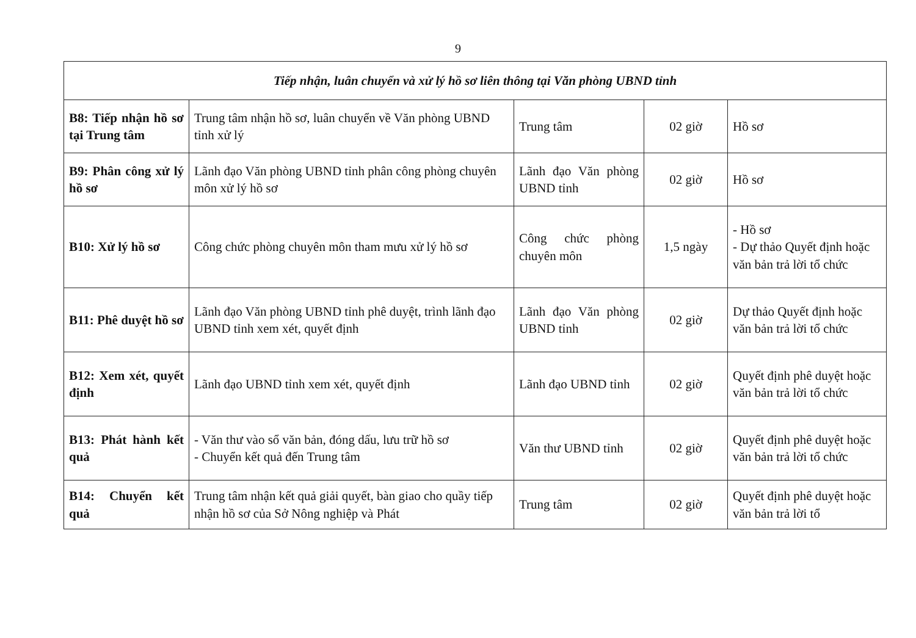9
| Tiếp nhận, luân chuyển và xử lý hồ sơ liên thông tại Văn phòng UBND tỉnh | | | | |
| --- | --- | --- | --- | --- |
| B8: Tiếp nhận hồ sơ tại Trung tâm | Trung tâm nhận hồ sơ, luân chuyển về Văn phòng UBND tỉnh xử lý | Trung tâm | 02 giờ | Hồ sơ |
| B9: Phân công xử lý hồ sơ | Lãnh đạo Văn phòng UBND tỉnh phân công phòng chuyên môn xử lý hồ sơ | Lãnh đạo Văn phòng UBND tỉnh | 02 giờ | Hồ sơ |
| B10: Xử lý hồ sơ | Công chức phòng chuyên môn tham mưu xử lý hồ sơ | Công chức phòng chuyên môn | 1,5 ngày | - Hồ sơ - Dự thảo Quyết định hoặc văn bản trả lời tổ chức |
| B11: Phê duyệt hồ sơ | Lãnh đạo Văn phòng UBND tỉnh phê duyệt, trình lãnh đạo UBND tỉnh xem xét, quyết định | Lãnh đạo Văn phòng UBND tỉnh | 02 giờ | Dự thảo Quyết định hoặc văn bản trả lời tổ chức |
| B12: Xem xét, quyết định | Lãnh đạo UBND tỉnh xem xét, quyết định | Lãnh đạo UBND tỉnh | 02 giờ | Quyết định phê duyệt hoặc văn bản trả lời tổ chức |
| B13: Phát hành kết quả | - Văn thư vào sổ văn bản, đóng dấu, lưu trữ hồ sơ - Chuyển kết quả đến Trung tâm | Văn thư UBND tỉnh | 02 giờ | Quyết định phê duyệt hoặc văn bản trả lời tổ chức |
| B14: Chuyển kết quả | Trung tâm nhận kết quả giải quyết, bàn giao cho quầy tiếp nhận hồ sơ của Sở Nông nghiệp và Phát | Trung tâm | 02 giờ | Quyết định phê duyệt hoặc văn bản trả lời tổ |